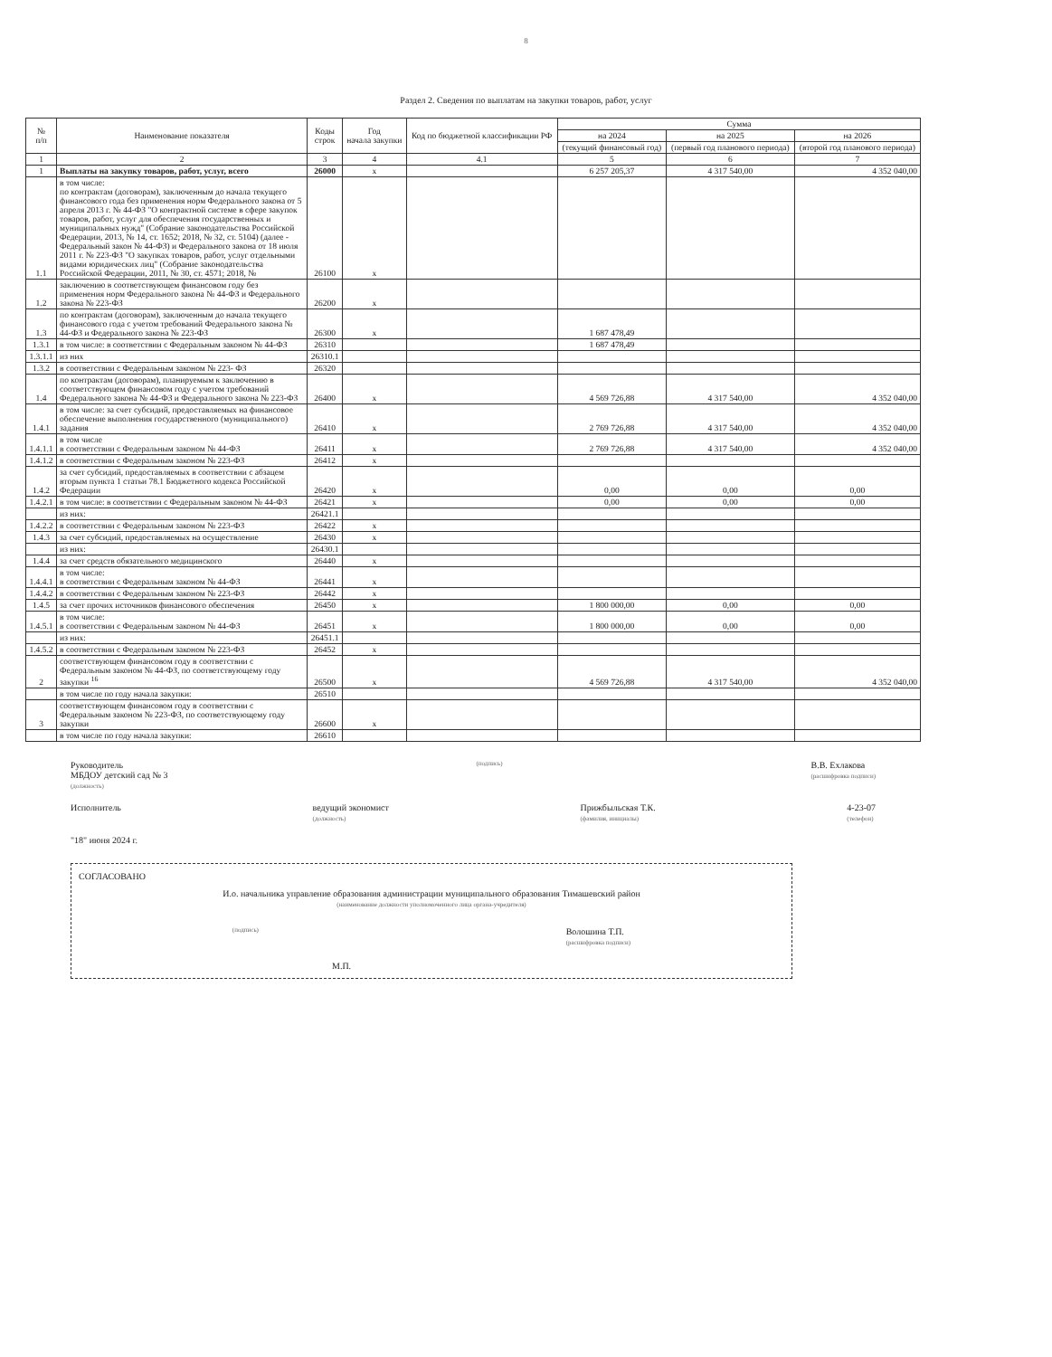8
Раздел 2. Сведения по выплатам на закупки товаров, работ, услуг
| № п/п | Наименование показателя | Коды строк | Год начала закупки | Код по бюджетной классификации РФ | Сумма | | |
| --- | --- | --- | --- | --- | --- | --- | --- |
| | | | | | на 2024 | на 2025 | на 2026 |
| | | | | | (текущий финансовый год) | (первый год планового периода) | (второй год планового периода) |
| 1 | 2 | 3 | 4 | 4.1 | 5 | 6 | 7 |
| 1 | Выплаты на закупку товаров, работ, услуг, всего | 26000 | x | | 6 257 205,37 | 4 317 540,00 | 4 352 040,00 |
| 1.1 | в том числе: по контрактам (договорам), заключенным до начала текущего финансового года без применения норм Федерального закона от 5 апреля 2013 г. № 44-ФЗ "О контрактной системе в сфере закупок товаров, работ, услуг для обеспечения государственных и муниципальных нужд" (Собрание законодательства Российской Федерации, 2013, № 14, ст. 1652; 2018, № 32, ст. 5104) (далее - Федеральный закон № 44-ФЗ) и Федерального закона от 18 июля 2011 г. № 223-ФЗ "О закупках товаров, работ, услуг отдельными видами юридических лиц" (Собрание законодательства Российской Федерации, 2011, № 30, ст. 4571; 2018, № | 26100 | x | | | | |
| 1.2 | заключению в соответствующем финансовом году без применения норм Федерального закона № 44-ФЗ и Федерального закона № 223-ФЗ | 26200 | x | | | | |
| 1.3 | по контрактам (договорам), заключенным до начала текущего финансового года с учетом требований Федерального закона № 44-ФЗ и Федерального закона № 223-ФЗ | 26300 | x | | 1 687 478,49 | | |
| 1.3.1 | в том числе: в соответствии с Федеральным законом № 44-ФЗ | 26310 | | | 1 687 478,49 | | |
| 1.3.1.1 | из них | 26310.1 | | | | | |
| 1.3.2 | в соответствии с Федеральным законом № 223- ФЗ | 26320 | | | | | |
| 1.4 | по контрактам (договорам), планируемым к заключению в соответствующем финансовом году с учетом требований Федерального закона № 44-ФЗ и Федерального закона № 223-ФЗ | 26400 | x | | 4 569 726,88 | 4 317 540,00 | 4 352 040,00 |
| 1.4.1 | в том числе: за счет субсидий, предоставляемых на финансовое обеспечение выполнения государственного (муниципального) задания | 26410 | x | | 2 769 726,88 | 4 317 540,00 | 4 352 040,00 |
| 1.4.1.1 | в том числе в соответствии с Федеральным законом № 44-ФЗ | 26411 | x | | 2 769 726,88 | 4 317 540,00 | 4 352 040,00 |
| 1.4.1.2 | в соответствии с Федеральным законом № 223-ФЗ | 26412 | x | | | | |
| 1.4.2 | за счет субсидий, предоставляемых в соответствии с абзацем вторым пункта 1 статьи 78.1 Бюджетного кодекса Российской Федерации | 26420 | x | | 0,00 | 0,00 | 0,00 |
| 1.4.2.1 | в том числе: в соответствии с Федеральным законом № 44-ФЗ | 26421 | x | | 0,00 | 0,00 | 0,00 |
| | из них: | 26421.1 | | | | | |
| 1.4.2.2 | в соответствии с Федеральным законом № 223-ФЗ | 26422 | x | | | | |
| 1.4.3 | за счет субсидий, предоставляемых на осуществление | 26430 | x | | | | |
| | из них: | 26430.1 | | | | | |
| 1.4.4 | за счет средств обязательного медицинского | 26440 | x | | | | |
| 1.4.4.1 | в том числе: в соответствии с Федеральным законом № 44-ФЗ | 26441 | x | | | | |
| 1.4.4.2 | в соответствии с Федеральным законом № 223-ФЗ | 26442 | x | | | | |
| 1.4.5 | за счет прочих источников финансового обеспечения | 26450 | x | | 1 800 000,00 | 0,00 | 0,00 |
| 1.4.5.1 | в том числе: в соответствии с Федеральным законом № 44-ФЗ | 26451 | x | | 1 800 000,00 | 0,00 | 0,00 |
| | из них: | 26451.1 | | | | | |
| 1.4.5.2 | в соответствии с Федеральным законом № 223-ФЗ | 26452 | x | | | | |
| 2 | соответствующем финансовом году в соответствии с Федеральным законом № 44-ФЗ, по соответствующему году закупки <sup>16</sup> | 26500 | x | | 4 569 726,88 | 4 317 540,00 | 4 352 040,00 |
| | в том числе по году начала закупки: | 26510 | | | | | |
| 3 | соответствующем финансовом году в соответствии с Федеральным законом № 223-ФЗ, по соответствующему году закупки | 26600 | x | | | | |
| | в том числе по году начала закупки: | 26610 | | | | | |
Руководитель
МБДОУ детский сад № 3
(должность) (подпись) В.В. Ехлакова
(расшифровка подписи)
Исполнитель ведущий экономист
(должность) Прижбыльская Т.К.
(фамилия, инициалы) 4-23-07
(телефон)
"18" июня 2024 г.
СОГЛАСОВАНО
И.о. начальника управление образования администрации муниципального образования Тимашевский район
(наименование должности уполномоченного лица органа-учредителя)
(подпись) Волошина Т.П.
(расшифровка подписи)
М.П.